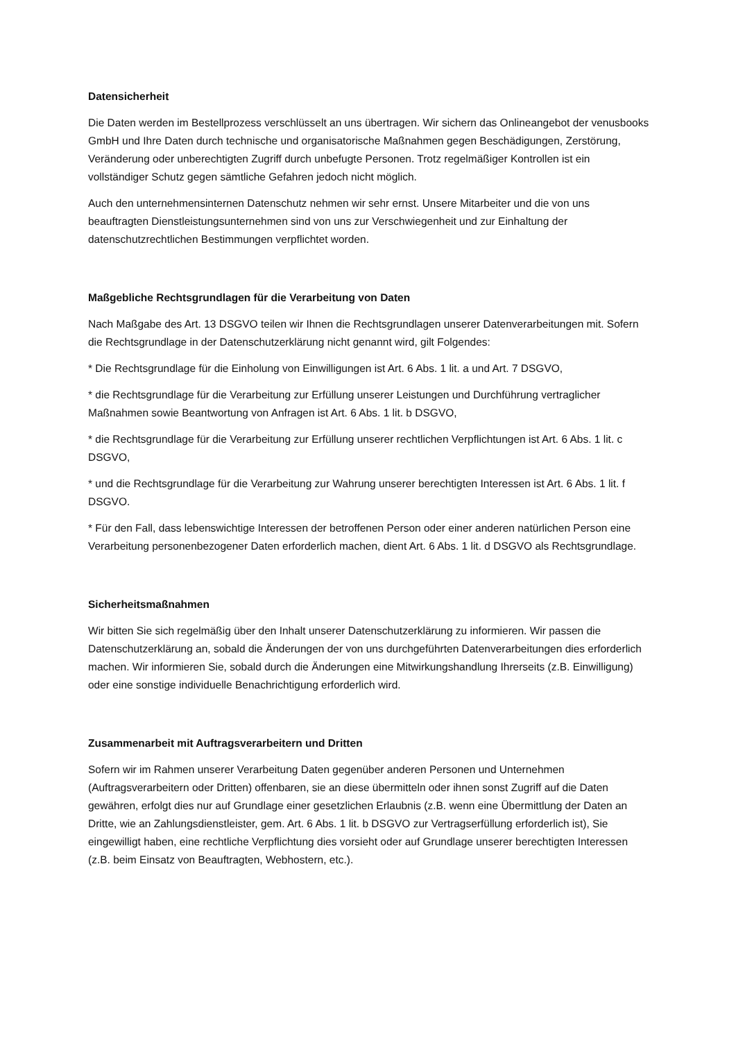Datensicherheit
Die Daten werden im Bestellprozess verschlüsselt an uns übertragen. Wir sichern das Onlineangebot der venusbooks GmbH und Ihre Daten durch technische und organisatorische Maßnahmen gegen Beschädigungen, Zerstörung, Veränderung oder unberechtigten Zugriff durch unbefugte Personen. Trotz regelmäßiger Kontrollen ist ein vollständiger Schutz gegen sämtliche Gefahren jedoch nicht möglich.
Auch den unternehmensinternen Datenschutz nehmen wir sehr ernst. Unsere Mitarbeiter und die von uns beauftragten Dienstleistungsunternehmen sind von uns zur Verschwiegenheit und zur Einhaltung der datenschutzrechtlichen Bestimmungen verpflichtet worden.
Maßgebliche Rechtsgrundlagen für die Verarbeitung von Daten
Nach Maßgabe des Art. 13 DSGVO teilen wir Ihnen die Rechtsgrundlagen unserer Datenverarbeitungen mit. Sofern die Rechtsgrundlage in der Datenschutzerklärung nicht genannt wird, gilt Folgendes:
* Die Rechtsgrundlage für die Einholung von Einwilligungen ist Art. 6 Abs. 1 lit. a und Art. 7 DSGVO,
* die Rechtsgrundlage für die Verarbeitung zur Erfüllung unserer Leistungen und Durchführung vertraglicher Maßnahmen sowie Beantwortung von Anfragen ist Art. 6 Abs. 1 lit. b DSGVO,
* die Rechtsgrundlage für die Verarbeitung zur Erfüllung unserer rechtlichen Verpflichtungen ist Art. 6 Abs. 1 lit. c DSGVO,
* und die Rechtsgrundlage für die Verarbeitung zur Wahrung unserer berechtigten Interessen ist Art. 6 Abs. 1 lit. f DSGVO.
* Für den Fall, dass lebenswichtige Interessen der betroffenen Person oder einer anderen natürlichen Person eine Verarbeitung personenbezogener Daten erforderlich machen, dient Art. 6 Abs. 1 lit. d DSGVO als Rechtsgrundlage.
Sicherheitsmaßnahmen
Wir bitten Sie sich regelmäßig über den Inhalt unserer Datenschutzerklärung zu informieren. Wir passen die Datenschutzerklärung an, sobald die Änderungen der von uns durchgeführten Datenverarbeitungen dies erforderlich machen. Wir informieren Sie, sobald durch die Änderungen eine Mitwirkungshandlung Ihrerseits (z.B. Einwilligung) oder eine sonstige individuelle Benachrichtigung erforderlich wird.
Zusammenarbeit mit Auftragsverarbeitern und Dritten
Sofern wir im Rahmen unserer Verarbeitung Daten gegenüber anderen Personen und Unternehmen (Auftragsverarbeitern oder Dritten) offenbaren, sie an diese übermitteln oder ihnen sonst Zugriff auf die Daten gewähren, erfolgt dies nur auf Grundlage einer gesetzlichen Erlaubnis (z.B. wenn eine Übermittlung der Daten an Dritte, wie an Zahlungsdienstleister, gem. Art. 6 Abs. 1 lit. b DSGVO zur Vertragserfüllung erforderlich ist), Sie eingewilligt haben, eine rechtliche Verpflichtung dies vorsieht oder auf Grundlage unserer berechtigten Interessen (z.B. beim Einsatz von Beauftragten, Webhostern, etc.).